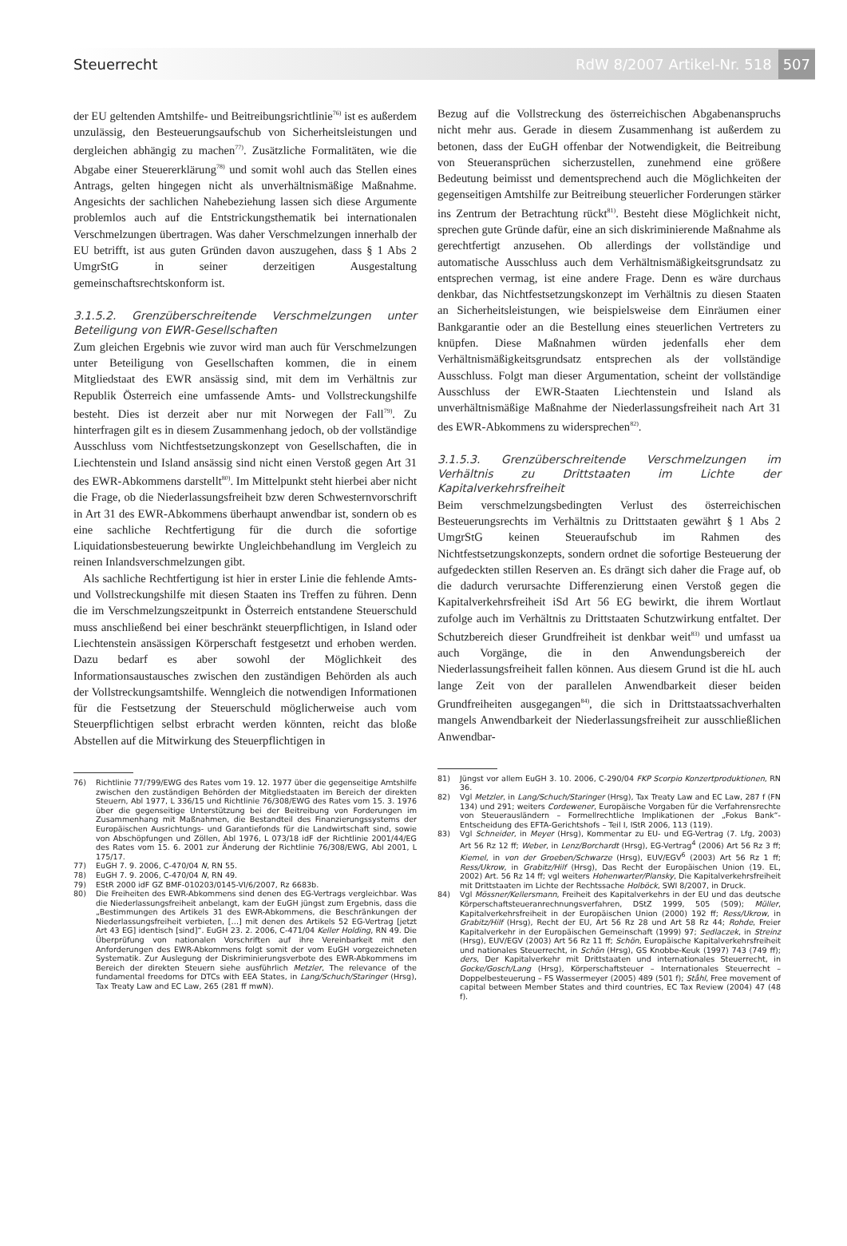Steuerrecht RdW 8/2007 Artikel-Nr. 518 507
der EU geltenden Amtshilfe- und Beitreibungsrichtlinie<sup>76)</sup> ist es außerdem unzulässig, den Besteuerungsaufschub von Sicherheitsleistungen und dergleichen abhängig zu machen<sup>77)</sup>. Zusätzliche Formalitäten, wie die Abgabe einer Steuererklärung<sup>78)</sup> und somit wohl auch das Stellen eines Antrags, gelten hingegen nicht als unverhältnismäßige Maßnahme. Angesichts der sachlichen Nahebeziehung lassen sich diese Argumente problemlos auch auf die Entstrickungsthematik bei internationalen Verschmelzungen übertragen. Was daher Verschmelzungen innerhalb der EU betrifft, ist aus guten Gründen davon auszugehen, dass § 1 Abs 2 UmgrStG in seiner derzeitigen Ausgestaltung gemeinschaftsrechtskonform ist.
3.1.5.2. Grenzüberschreitende Verschmelzungen unter Beteiligung von EWR-Gesellschaften
Zum gleichen Ergebnis wie zuvor wird man auch für Verschmelzungen unter Beteiligung von Gesellschaften kommen, die in einem Mitgliedstaat des EWR ansässig sind, mit dem im Verhältnis zur Republik Österreich eine umfassende Amts- und Vollstreckungshilfe besteht. Dies ist derzeit aber nur mit Norwegen der Fall<sup>79)</sup>. Zu hinterfragen gilt es in diesem Zusammenhang jedoch, ob der vollständige Ausschluss vom Nichtfestsetzungskonzept von Gesellschaften, die in Liechtenstein und Island ansässig sind nicht einen Verstoß gegen Art 31 des EWR-Abkommens darstellt<sup>80)</sup>. Im Mittelpunkt steht hierbei aber nicht die Frage, ob die Niederlassungsfreiheit bzw deren Schwesternvorschrift in Art 31 des EWR-Abkommens überhaupt anwendbar ist, sondern ob es eine sachliche Rechtfertigung für die durch die sofortige Liquidationsbesteuerung bewirkte Ungleichbehandlung im Vergleich zu reinen Inlandsverschmelzungen gibt.
Als sachliche Rechtfertigung ist hier in erster Linie die fehlende Amts- und Vollstreckungshilfe mit diesen Staaten ins Treffen zu führen. Denn die im Verschmelzungszeitpunkt in Österreich entstandene Steuerschuld muss anschließend bei einer beschränkt steuerpflichtigen, in Island oder Liechtenstein ansässigen Körperschaft festgesetzt und erhoben werden. Dazu bedarf es aber sowohl der Möglichkeit des Informationsaustausches zwischen den zuständigen Behörden als auch der Vollstreckungsamtshilfe. Wenngleich die notwendigen Informationen für die Festsetzung der Steuerschuld möglicherweise auch vom Steuerpflichtigen selbst erbracht werden könnten, reicht das bloße Abstellen auf die Mitwirkung des Steuerpflichtigen in
76) Richtlinie 77/799/EWG des Rates vom 19. 12. 1977 über die gegenseitige Amtshilfe zwischen den zuständigen Behörden der Mitgliedstaaten im Bereich der direkten Steuern, Abl 1977, L 336/15 und Richtlinie 76/308/EWG des Rates vom 15. 3. 1976 über die gegenseitige Unterstützung bei der Beitreibung von Forderungen im Zusammenhang mit Maßnahmen, die Bestandteil des Finanzierungssystems der Europäischen Ausrichtungs- und Garantiefonds für die Landwirtschaft sind, sowie von Abschöpfungen und Zöllen, Abl 1976, L 073/18 idF der Richtlinie 2001/44/EG des Rates vom 15. 6. 2001 zur Änderung der Richtlinie 76/308/EWG, Abl 2001, L 175/17.
77) EuGH 7. 9. 2006, C-470/04 N, RN 55.
78) EuGH 7. 9. 2006, C-470/04 N, RN 49.
79) EStR 2000 idF GZ BMF-010203/0145-VI/6/2007, Rz 6683b.
80) Die Freiheiten des EWR-Abkommens sind denen des EG-Vertrags vergleichbar. Was die Niederlassungsfreiheit anbelangt, kam der EuGH jüngst zum Ergebnis, dass die „Bestimmungen des Artikels 31 des EWR-Abkommens, die Beschränkungen der Niederlassungsfreiheit verbieten, […] mit denen des Artikels 52 EG-Vertrag [jetzt Art 43 EG] identisch [sind]“. EuGH 23. 2. 2006, C-471/04 Keller Holding, RN 49. Die Überprüfung von nationalen Vorschriften auf ihre Vereinbarkeit mit den Anforderungen des EWR-Abkommens folgt somit der vom EuGH vorgezeichneten Systematik. Zur Auslegung der Diskriminierungsverbote des EWR-Abkommens im Bereich der direkten Steuern siehe ausführlich Metzler, The relevance of the fundamental freedoms for DTCs with EEA States, in Lang/Schuch/Staringer (Hrsg), Tax Treaty Law and EC Law, 265 (281 ff mwN).
Bezug auf die Vollstreckung des österreichischen Abgabenanspruchs nicht mehr aus. Gerade in diesem Zusammenhang ist außerdem zu betonen, dass der EuGH offenbar der Notwendigkeit, die Beitreibung von Steueransprüchen sicherzustellen, zunehmend eine größere Bedeutung beimisst und dementsprechend auch die Möglichkeiten der gegenseitigen Amtshilfe zur Beitreibung steuerlicher Forderungen stärker ins Zentrum der Betrachtung rückt<sup>81)</sup>. Besteht diese Möglichkeit nicht, sprechen gute Gründe dafür, eine an sich diskriminierende Maßnahme als gerechtfertigt anzusehen. Ob allerdings der vollständige und automatische Ausschluss auch dem Verhältnismäßigkeitsgrundsatz zu entsprechen vermag, ist eine andere Frage. Denn es wäre durchaus denkbar, das Nichtfestsetzungskonzept im Verhältnis zu diesen Staaten an Sicherheitsleistungen, wie beispielsweise dem Einräumen einer Bankgarantie oder an die Bestellung eines steuerlichen Vertreters zu knüpfen. Diese Maßnahmen würden jedenfalls eher dem Verhältnismäßigkeitsgrundsatz entsprechen als der vollständige Ausschluss. Folgt man dieser Argumentation, scheint der vollständige Ausschluss der EWR-Staaten Liechtenstein und Island als unverhältnismäßige Maßnahme der Niederlassungsfreiheit nach Art 31 des EWR-Abkommens zu widersprechen<sup>82)</sup>.
3.1.5.3. Grenzüberschreitende Verschmelzungen im Verhältnis zu Drittstaaten im Lichte der Kapitalverkehrsfreiheit
Beim verschmelzungsbedingten Verlust des österreichischen Besteuerungsrechts im Verhältnis zu Drittstaaten gewährt § 1 Abs 2 UmgrStG keinen Steueraufschub im Rahmen des Nichtfestsetzungskonzepts, sondern ordnet die sofortige Besteuerung der aufgedeckten stillen Reserven an. Es drängt sich daher die Frage auf, ob die dadurch verursachte Differenzierung einen Verstoß gegen die Kapitalverkehrsfreiheit iSd Art 56 EG bewirkt, die ihrem Wortlaut zufolge auch im Verhältnis zu Drittstaaten Schutzwirkung entfaltet. Der Schutzbereich dieser Grundfreiheit ist denkbar weit<sup>83)</sup> und umfasst ua auch Vorgänge, die in den Anwendungsbereich der Niederlassungsfreiheit fallen können. Aus diesem Grund ist die hL auch lange Zeit von der parallelen Anwendbarkeit dieser beiden Grundfreiheiten ausgegangen<sup>84)</sup>, die sich in Drittstaatssachverhalten mangels Anwendbarkeit der Niederlassungsfreiheit zur ausschließlichen Anwendbar-
81) Jüngst vor allem EuGH 3. 10. 2006, C-290/04 FKP Scorpio Konzertproduktionen, RN 36.
82) Vgl Metzler, in Lang/Schuch/Staringer (Hrsg), Tax Treaty Law and EC Law, 287 f (FN 134) und 291; weiters Cordewener, Europäische Vorgaben für die Verfahrensrechte von Steuerausländern – Formellrechtliche Implikationen der „Fokus Bank“-Entscheidung des EFTA-Gerichtshofs – Teil I, IStR 2006, 113 (119).
83) Vgl Schneider, in Meyer (Hrsg), Kommentar zu EU- und EG-Vertrag (7. Lfg, 2003) Art 56 Rz 12 ff; Weber, in Lenz/Borchardt (Hrsg), EG-Vertrag<sup>4</sup> (2006) Art 56 Rz 3 ff; Kiemel, in von der Groeben/Schwarze (Hrsg), EUV/EGV<sup>6</sup> (2003) Art 56 Rz 1 ff; Ress/Ukrow, in Grabitz/Hilf (Hrsg), Das Recht der Europäischen Union (19. EL, 2002) Art. 56 Rz 14 ff; vgl weiters Hohenwarter/Plansky, Die Kapitalverkehrsfreiheit mit Drittstaaten im Lichte der Rechtssache Holböck, SWI 8/2007, in Druck.
84) Vgl Mössner/Kellersmann, Freiheit des Kapitalverkehrs in der EU und das deutsche Körperschaftsteueranrechnungsverfahren, DStZ 1999, 505 (509); Müller, Kapitalverkehrsfreiheit in der Europäischen Union (2000) 192 ff; Ress/Ukrow, in Grabitz/Hilf (Hrsg), Recht der EU, Art 56 Rz 28 und Art 58 Rz 44; Rohde, Freier Kapitalverkehr in der Europäischen Gemeinschaft (1999) 97; Sedlaczek, in Streinz (Hrsg), EUV/EGV (2003) Art 56 Rz 11 ff; Schön, Europäische Kapitalverkehrsfreiheit und nationales Steuerrecht, in Schön (Hrsg), GS Knobbe-Keuk (1997) 743 (749 ff); ders, Der Kapitalverkehr mit Drittstaaten und internationales Steuerrecht, in Gocke/Gosch/Lang (Hrsg), Körperschaftsteuer – Internationales Steuerrecht – Doppelbesteuerung – FS Wassermeyer (2005) 489 (501 f); Ståhl, Free movement of capital between Member States and third countries, EC Tax Review (2004) 47 (48 f).